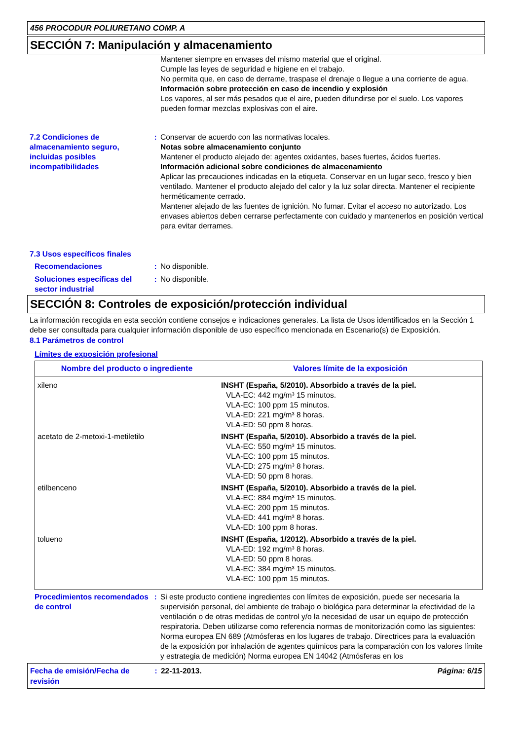456 PROCODUR POLIURETANO COMP. A
SECCIÓN 7: Manipulación y almacenamiento
Mantener siempre en envases del mismo material que el original.
Cumple las leyes de seguridad e higiene en el trabajo.
No permita que, en caso de derrame, traspase el drenaje o llegue a una corriente de agua.
Información sobre protección en caso de incendio y explosión
Los vapores, al ser más pesados que el aire, pueden difundirse por el suelo. Los vapores pueden formar mezclas explosivas con el aire.
7.2 Condiciones de almacenamiento seguro, incluidas posibles incompatibilidades
: Conservar de acuerdo con las normativas locales.
Notas sobre almacenamiento conjunto
Mantener el producto alejado de: agentes oxidantes, bases fuertes, ácidos fuertes.
Información adicional sobre condiciones de almacenamiento
Aplicar las precauciones indicadas en la etiqueta. Conservar en un lugar seco, fresco y bien ventilado. Mantener el producto alejado del calor y la luz solar directa. Mantener el recipiente herméticamente cerrado.
Mantener alejado de las fuentes de ignición. No fumar. Evitar el acceso no autorizado. Los envases abiertos deben cerrarse perfectamente con cuidado y mantenerlos en posición vertical para evitar derrames.
7.3 Usos específicos finales
Recomendaciones : No disponible.
Soluciones específicas del sector industrial
: No disponible.
SECCIÓN 8: Controles de exposición/protección individual
La información recogida en esta sección contiene consejos e indicaciones generales. La lista de Usos identificados en la Sección 1 debe ser consultada para cualquier información disponible de uso específico mencionada en Escenario(s) de Exposición.
8.1 Parámetros de control
Límites de exposición profesional
| Nombre del producto o ingrediente | Valores límite de la exposición |
| --- | --- |
| xileno | INSHT (España, 5/2010). Absorbido a través de la piel. VLA-EC: 442 mg/m³ 15 minutos. VLA-EC: 100 ppm 15 minutos. VLA-ED: 221 mg/m³ 8 horas. VLA-ED: 50 ppm 8 horas. |
| acetato de 2-metoxi-1-metiletilo | INSHT (España, 5/2010). Absorbido a través de la piel. VLA-EC: 550 mg/m³ 15 minutos. VLA-EC: 100 ppm 15 minutos. VLA-ED: 275 mg/m³ 8 horas. VLA-ED: 50 ppm 8 horas. |
| etilbenceno | INSHT (España, 5/2010). Absorbido a través de la piel. VLA-EC: 884 mg/m³ 15 minutos. VLA-EC: 200 ppm 15 minutos. VLA-ED: 441 mg/m³ 8 horas. VLA-ED: 100 ppm 8 horas. |
| tolueno | INSHT (España, 1/2012). Absorbido a través de la piel. VLA-ED: 192 mg/m³ 8 horas. VLA-ED: 50 ppm 8 horas. VLA-EC: 384 mg/m³ 15 minutos. VLA-EC: 100 ppm 15 minutos. |
Procedimientos recomendados de control
: Si este producto contiene ingredientes con límites de exposición, puede ser necesaria la supervisión personal, del ambiente de trabajo o biológica para determinar la efectividad de la ventilación o de otras medidas de control y/o la necesidad de usar un equipo de protección respiratoria. Deben utilizarse como referencia normas de monitorización como las siguientes: Norma europea EN 689 (Atmósferas en los lugares de trabajo. Directrices para la evaluación de la exposición por inhalación de agentes químicos para la comparación con los valores límite y estrategia de medición) Norma europea EN 14042 (Atmósferas en los
Fecha de emisión/Fecha de revisión
: 22-11-2013. Página: 6/15